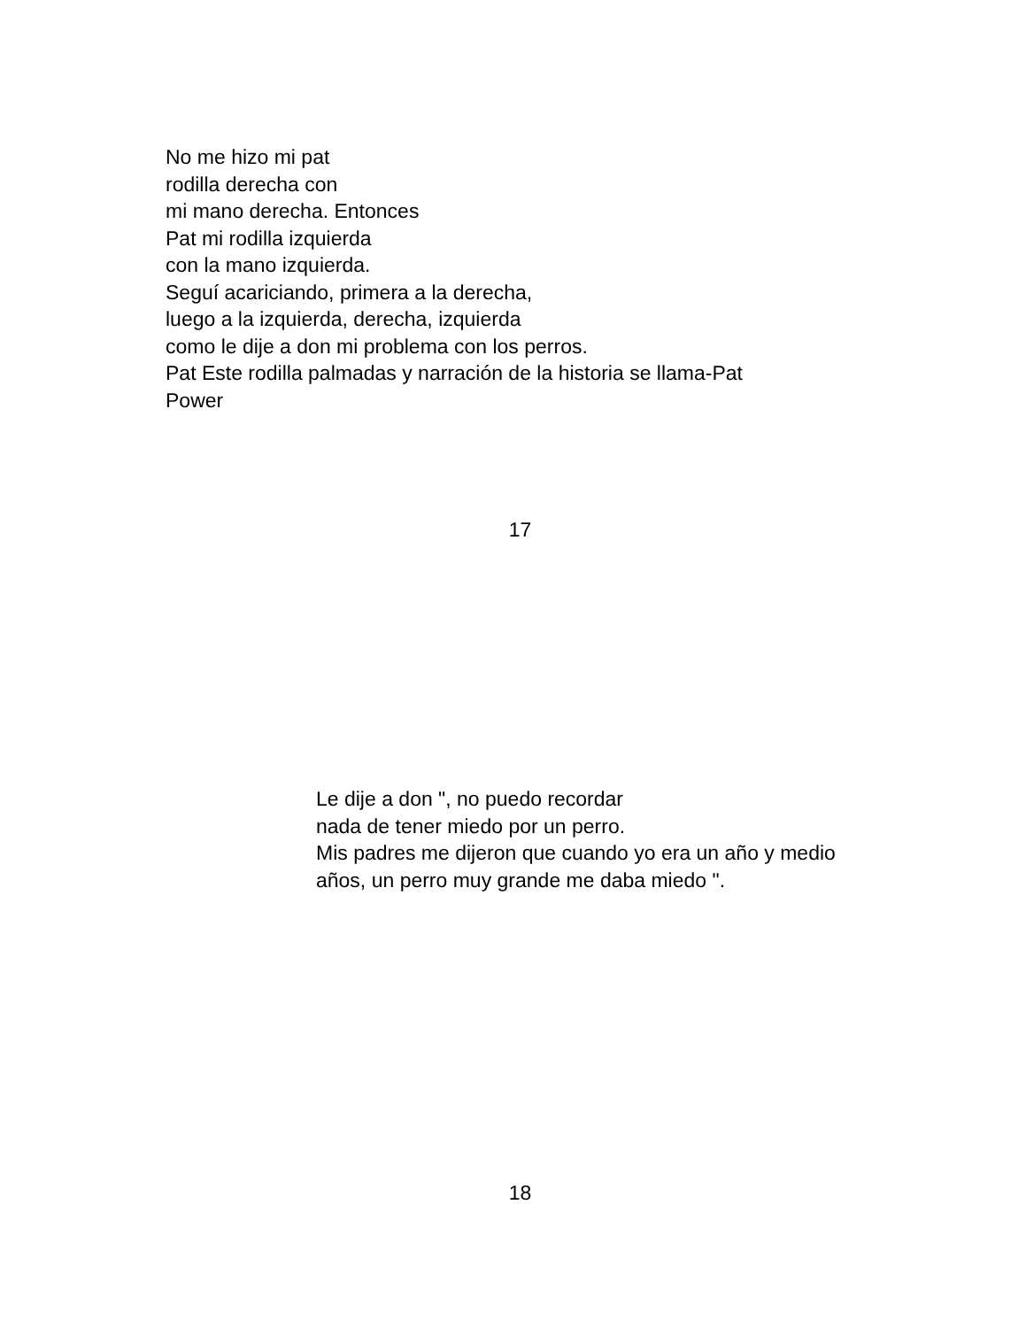No me hizo mi pat
rodilla derecha con
mi mano derecha. Entonces
Pat mi rodilla izquierda
con la mano izquierda.
Seguí acariciando, primera a la derecha,
luego a la izquierda, derecha, izquierda
como le dije a don mi problema con los perros.
Pat Este rodilla palmadas y narración de la historia se llama-Pat
Power
17
Le dije a don ", no puedo recordar
nada de tener miedo por un perro.
Mis padres me dijeron que cuando yo era un año y medio
años, un perro muy grande me daba miedo ".
18